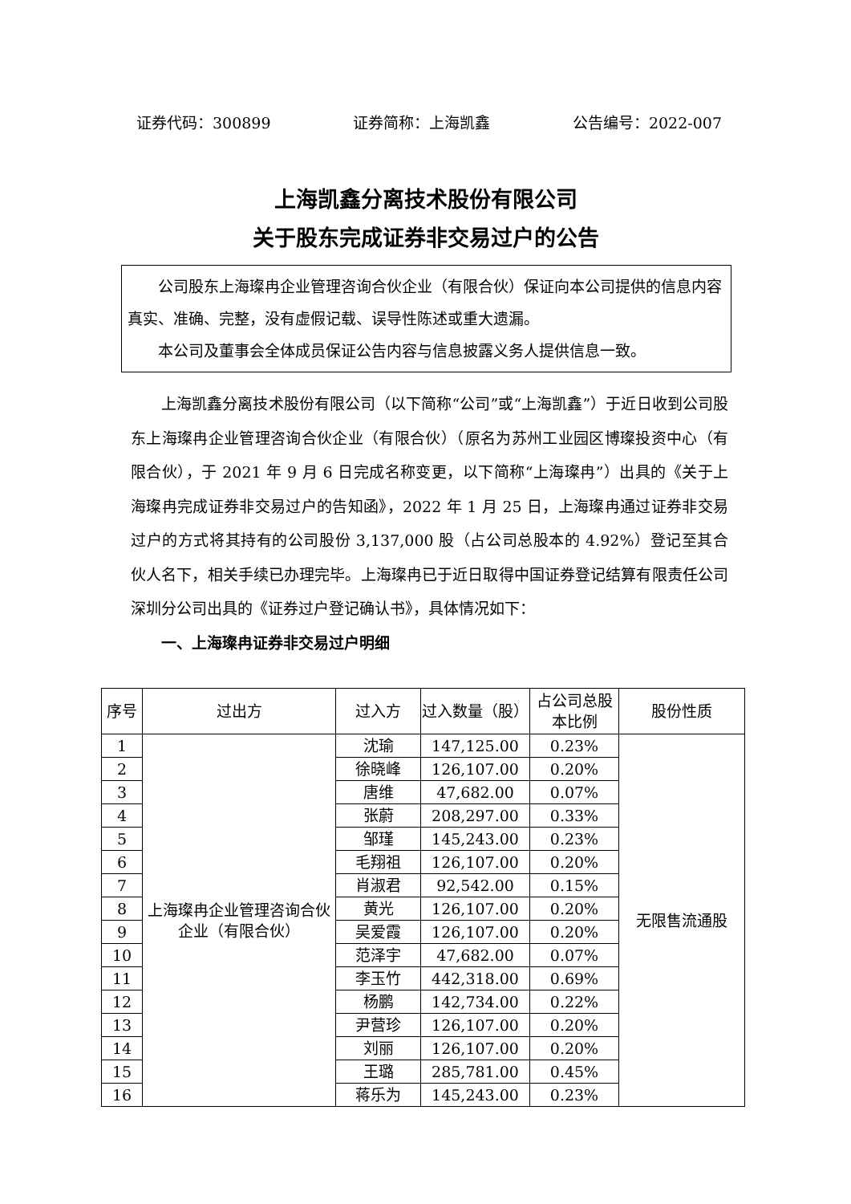证券代码：300899 证券简称：上海凯鑫 公告编号：2022-007
上海凯鑫分离技术股份有限公司
关于股东完成证券非交易过户的公告
公司股东上海璨冉企业管理咨询合伙企业（有限合伙）保证向本公司提供的信息内容真实、准确、完整，没有虚假记载、误导性陈述或重大遗漏。
本公司及董事会全体成员保证公告内容与信息披露义务人提供信息一致。
上海凯鑫分离技术股份有限公司（以下简称“公司”或“上海凯鑫”）于近日收到公司股东上海璨冉企业管理咨询合伙企业（有限合伙）（原名为苏州工业园区博璨投资中心（有限合伙），于 2021 年 9 月 6 日完成名称变更，以下简称“上海璨冉”）出具的《关于上海璨冉完成证券非交易过户的告知函》，2022 年 1 月 25 日，上海璨冉通过证券非交易过户的方式将其持有的公司股份 3,137,000 股（占公司总股本的 4.92%）登记至其合伙人名下，相关手续已办理完毕。上海璨冉已于近日取得中国证券登记结算有限责任公司深圳分公司出具的《证券过户登记确认书》，具体情况如下：
一、上海璨冉证券非交易过户明细
| 序号 | 过出方 | 过入方 | 过入数量（股） | 占公司总股本比例 | 股份性质 |
| --- | --- | --- | --- | --- | --- |
| 1 | 上海璨冉企业管理咨询合伙企业（有限合伙） | 沈瑜 | 147,125.00 | 0.23% | 无限售流通股 |
| 2 | | 徐晓峰 | 126,107.00 | 0.20% | |
| 3 | | 唐维 | 47,682.00 | 0.07% | |
| 4 | | 张蔚 | 208,297.00 | 0.33% | |
| 5 | | 邹瑾 | 145,243.00 | 0.23% | |
| 6 | | 毛翔祖 | 126,107.00 | 0.20% | |
| 7 | | 肖淑君 | 92,542.00 | 0.15% | |
| 8 | | 黄光 | 126,107.00 | 0.20% | |
| 9 | | 吴爱霞 | 126,107.00 | 0.20% | |
| 10 | | 范泽宇 | 47,682.00 | 0.07% | |
| 11 | | 李玉竹 | 442,318.00 | 0.69% | |
| 12 | | 杨鹏 | 142,734.00 | 0.22% | |
| 13 | | 尹营珍 | 126,107.00 | 0.20% | |
| 14 | | 刘丽 | 126,107.00 | 0.20% | |
| 15 | | 王璐 | 285,781.00 | 0.45% | |
| 16 | | 蒋乐为 | 145,243.00 | 0.23% | |